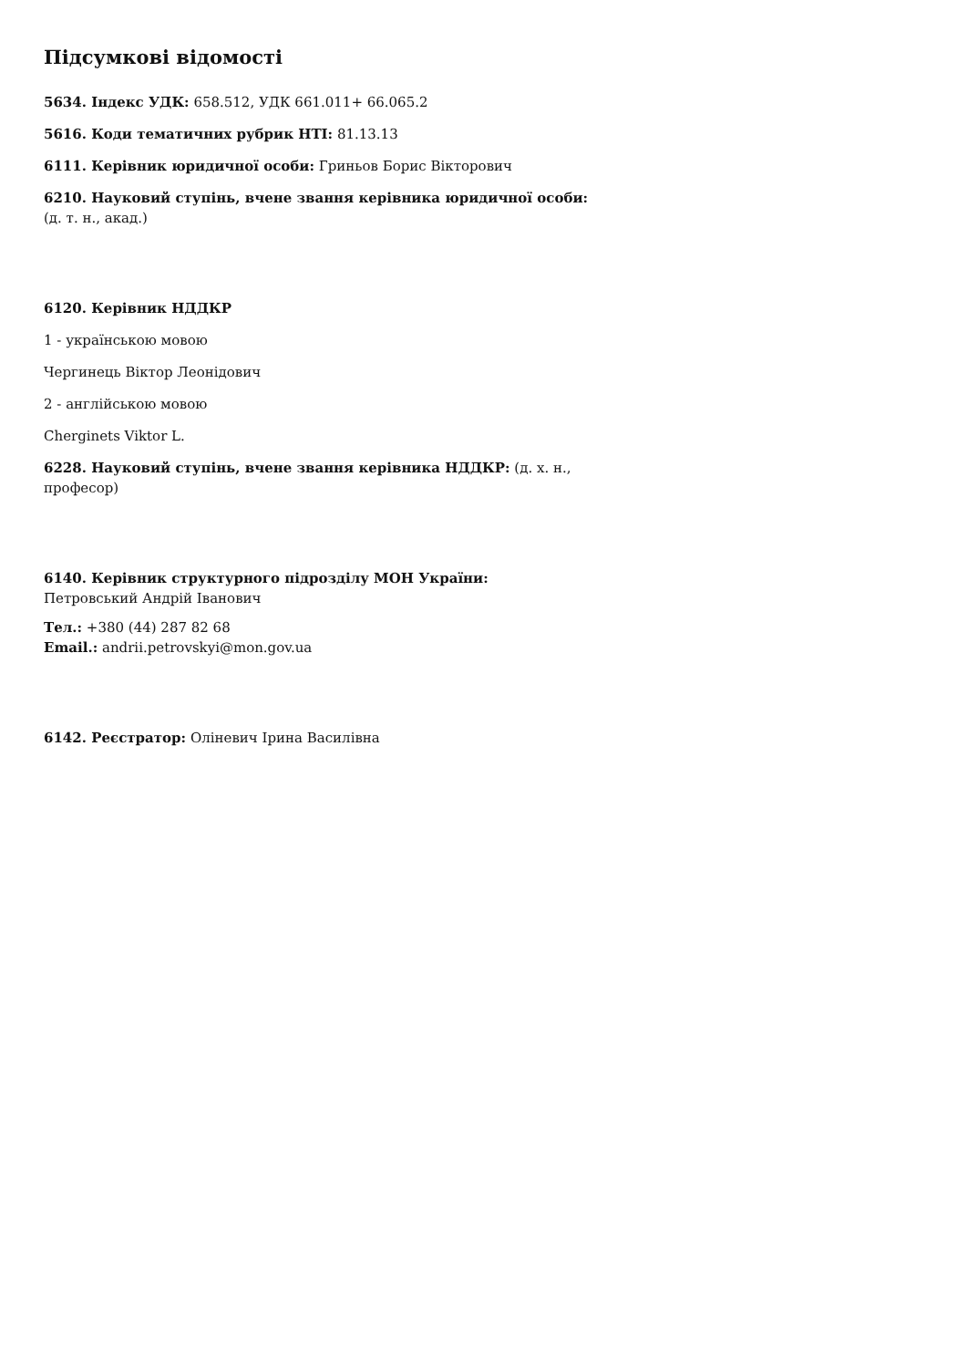Підсумкові відомості
5634. Індекс УДК: 658.512, УДК 661.011+ 66.065.2
5616. Коди тематичних рубрик НТІ: 81.13.13
6111. Керівник юридичної особи: Гриньов Борис Вікторович
6210. Науковий ступінь, вчене звання керівника юридичної особи: (д. т. н., акад.)
6120. Керівник НДДКР
1 - українською мовою
Чергинець Віктор Леонідович
2 - англійською мовою
Cherginets Viktor L.
6228. Науковий ступінь, вчене звання керівника НДДКР: (д. х. н., професор)
6140. Керівник структурного підрозділу МОН України:
Петровський Андрій Іванович
Тел.: +380 (44) 287 82 68
Email.: andrii.petrovskyi@mon.gov.ua
6142. Реєстратор: Оліневич Ірина Василівна